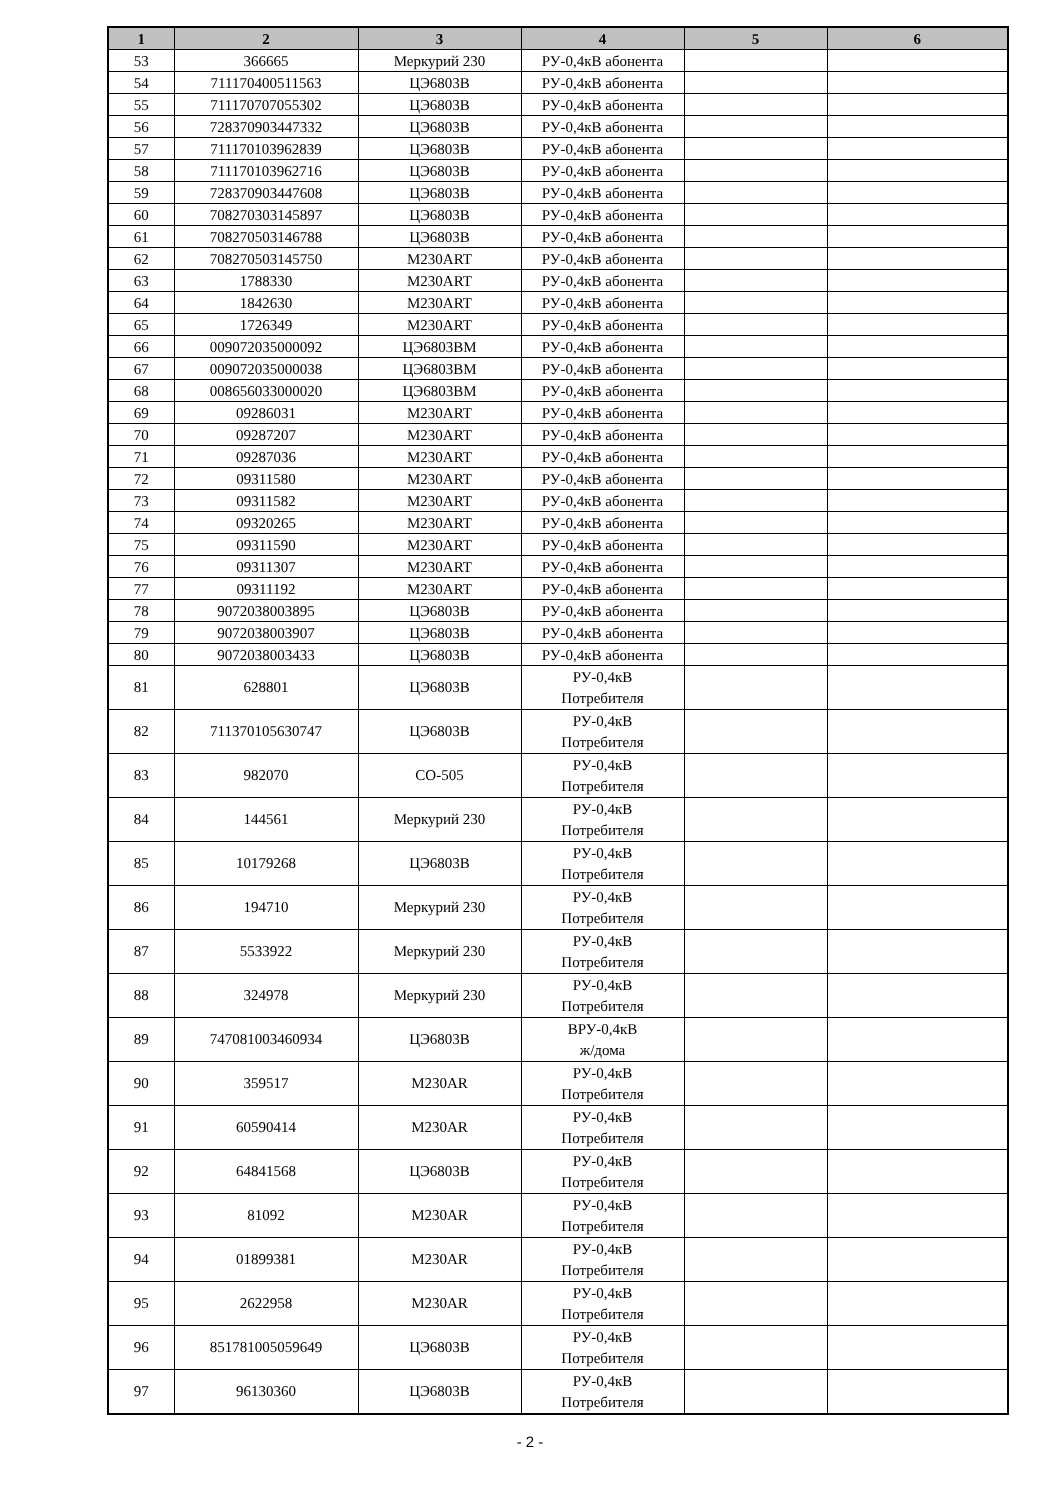| 1 | 2 | 3 | 4 | 5 | 6 |
| --- | --- | --- | --- | --- | --- |
| 53 | 366665 | Меркурий 230 | РУ-0,4кВ абонента | | |
| 54 | 711170400511563 | ЦЭ6803В | РУ-0,4кВ абонента | | |
| 55 | 711170707055302 | ЦЭ6803В | РУ-0,4кВ абонента | | |
| 56 | 728370903447332 | ЦЭ6803В | РУ-0,4кВ абонента | | |
| 57 | 711170103962839 | ЦЭ6803В | РУ-0,4кВ абонента | | |
| 58 | 711170103962716 | ЦЭ6803В | РУ-0,4кВ абонента | | |
| 59 | 728370903447608 | ЦЭ6803В | РУ-0,4кВ абонента | | |
| 60 | 708270303145897 | ЦЭ6803В | РУ-0,4кВ абонента | | |
| 61 | 708270503146788 | ЦЭ6803В | РУ-0,4кВ абонента | | |
| 62 | 708270503145750 | M230ART | РУ-0,4кВ абонента | | |
| 63 | 1788330 | M230ART | РУ-0,4кВ абонента | | |
| 64 | 1842630 | M230ART | РУ-0,4кВ абонента | | |
| 65 | 1726349 | M230ART | РУ-0,4кВ абонента | | |
| 66 | 009072035000092 | ЦЭ6803ВМ | РУ-0,4кВ абонента | | |
| 67 | 009072035000038 | ЦЭ6803ВМ | РУ-0,4кВ абонента | | |
| 68 | 008656033000020 | ЦЭ6803ВМ | РУ-0,4кВ абонента | | |
| 69 | 09286031 | M230ART | РУ-0,4кВ абонента | | |
| 70 | 09287207 | M230ART | РУ-0,4кВ абонента | | |
| 71 | 09287036 | M230ART | РУ-0,4кВ абонента | | |
| 72 | 09311580 | M230ART | РУ-0,4кВ абонента | | |
| 73 | 09311582 | M230ART | РУ-0,4кВ абонента | | |
| 74 | 09320265 | M230ART | РУ-0,4кВ абонента | | |
| 75 | 09311590 | M230ART | РУ-0,4кВ абонента | | |
| 76 | 09311307 | M230ART | РУ-0,4кВ абонента | | |
| 77 | 09311192 | M230ART | РУ-0,4кВ абонента | | |
| 78 | 9072038003895 | ЦЭ6803В | РУ-0,4кВ абонента | | |
| 79 | 9072038003907 | ЦЭ6803В | РУ-0,4кВ абонента | | |
| 80 | 9072038003433 | ЦЭ6803В | РУ-0,4кВ абонента | | |
| 81 | 628801 | ЦЭ6803В | РУ-0,4кВ Потребителя | | |
| 82 | 711370105630747 | ЦЭ6803В | РУ-0,4кВ Потребителя | | |
| 83 | 982070 | СО-505 | РУ-0,4кВ Потребителя | | |
| 84 | 144561 | Меркурий 230 | РУ-0,4кВ Потребителя | | |
| 85 | 10179268 | ЦЭ6803В | РУ-0,4кВ Потребителя | | |
| 86 | 194710 | Меркурий 230 | РУ-0,4кВ Потребителя | | |
| 87 | 5533922 | Меркурий 230 | РУ-0,4кВ Потребителя | | |
| 88 | 324978 | Меркурий 230 | РУ-0,4кВ Потребителя | | |
| 89 | 747081003460934 | ЦЭ6803В | ВРУ-0,4кВ ж/дома | | |
| 90 | 359517 | M230AR | РУ-0,4кВ Потребителя | | |
| 91 | 60590414 | M230AR | РУ-0,4кВ Потребителя | | |
| 92 | 64841568 | ЦЭ6803В | РУ-0,4кВ Потребителя | | |
| 93 | 81092 | M230AR | РУ-0,4кВ Потребителя | | |
| 94 | 01899381 | M230AR | РУ-0,4кВ Потребителя | | |
| 95 | 2622958 | M230AR | РУ-0,4кВ Потребителя | | |
| 96 | 851781005059649 | ЦЭ6803В | РУ-0,4кВ Потребителя | | |
| 97 | 96130360 | ЦЭ6803В | РУ-0,4кВ Потребителя | | |
- 2 -